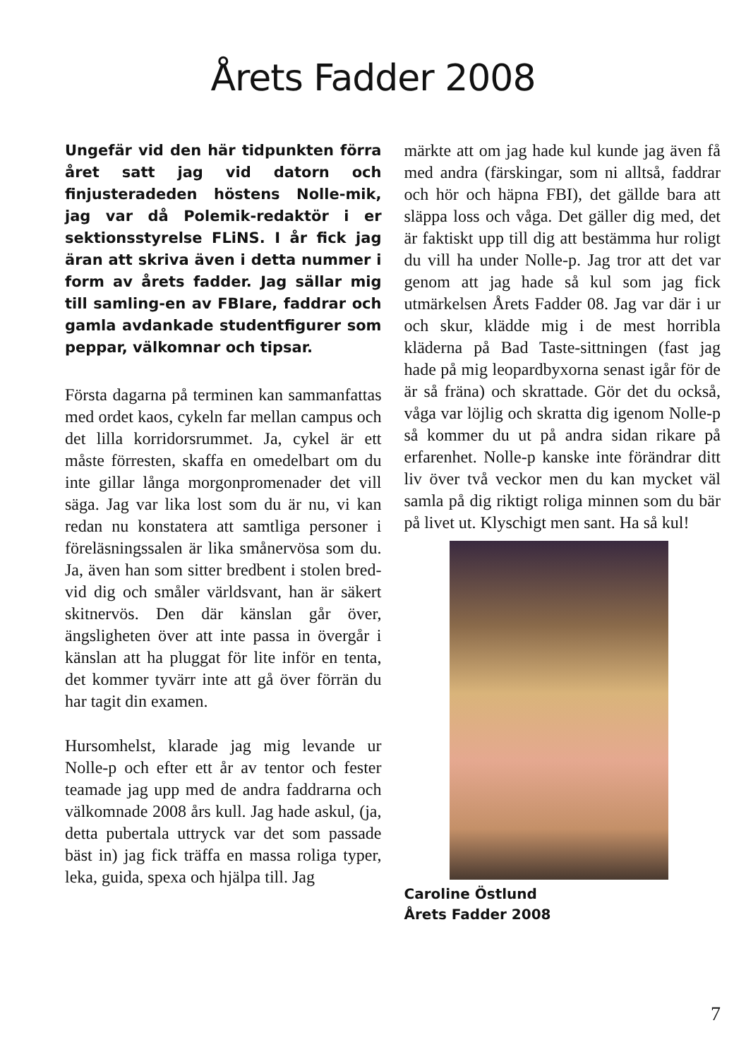Årets Fadder 2008
Ungefär vid den här tidpunkten förra året satt jag vid datorn och finjusteradeden höstens Nolle-mik, jag var då Polemik-redaktör i er sektionsstyrelse FLiNS. I år fick jag äran att skriva även i detta nummer i form av årets fadder. Jag sällar mig till samling-en av FBIare, faddrar och gamla avdankade studentfigurer som peppar, välkomnar och tipsar.
Första dagarna på terminen kan sammanfattas med ordet kaos, cykeln far mellan campus och det lilla korridorsrummet. Ja, cykel är ett måste förresten, skaffa en omedelbart om du inte gillar långa morgonpromenader det vill säga. Jag var lika lost som du är nu, vi kan redan nu konstatera att samtliga personer i föreläsningssalen är lika smånervösa som du. Ja, även han som sitter bredbent i stolen bred-vid dig och småler världsvant, han är säkert skitnervös. Den där känslan går över, ängsligheten över att inte passa in övergår i känslan att ha pluggat för lite inför en tenta, det kommer tyvärr inte att gå över förrän du har tagit din examen.
Hursomhelst, klarade jag mig levande ur Nolle-p och efter ett år av tentor och fester teamade jag upp med de andra faddrarna och välkomnade 2008 års kull. Jag hade askul, (ja, detta pubertala uttryck var det som passade bäst in) jag fick träffa en massa roliga typer, leka, guida, spexa och hjälpa till. Jag
märkte att om jag hade kul kunde jag även få med andra (färskingar, som ni alltså, faddrar och hör och häpna FBI), det gällde bara att släppa loss och våga. Det gäller dig med, det är faktiskt upp till dig att bestämma hur roligt du vill ha under Nolle-p. Jag tror att det var genom att jag hade så kul som jag fick utmärkelsen Årets Fadder 08. Jag var där i ur och skur, klädde mig i de mest horribla kläderna på Bad Taste-sittningen (fast jag hade på mig leopardbyxorna senast igår för de är så fräna) och skrattade. Gör det du också, våga var löjlig och skratta dig igenom Nolle-p så kommer du ut på andra sidan rikare på erfarenhet. Nolle-p kanske inte förändrar ditt liv över två veckor men du kan mycket väl samla på dig riktigt roliga minnen som du bär på livet ut. Klyschigt men sant. Ha så kul!
Caroline Östlund
Årets Fadder 2008
7